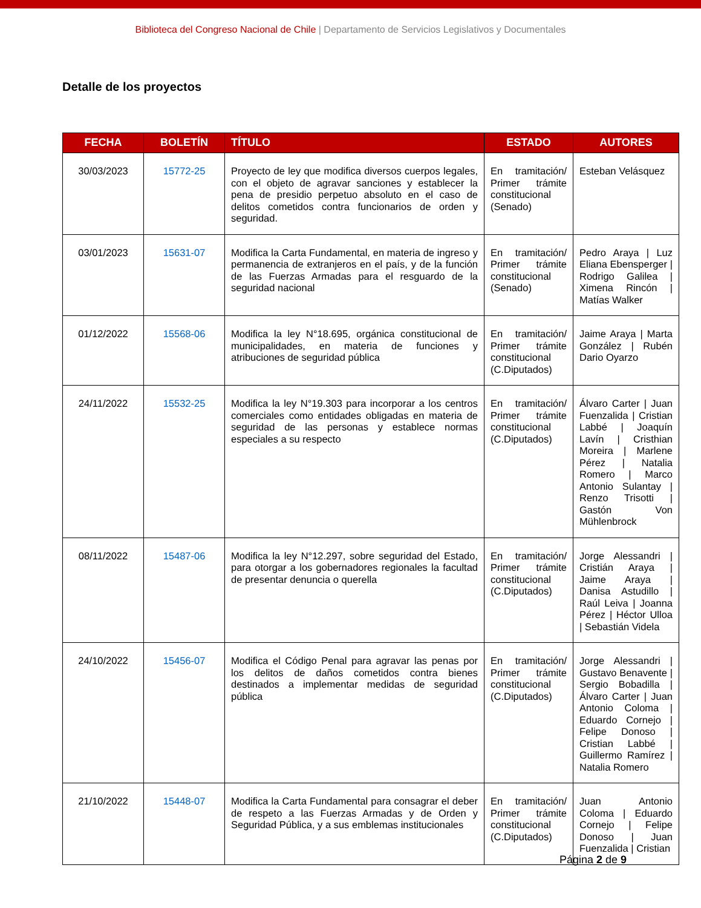Biblioteca del Congreso Nacional de Chile | Departamento de Servicios Legislativos y Documentales
Detalle de los proyectos
| FECHA | BOLETÍN | TÍTULO | ESTADO | AUTORES |
| --- | --- | --- | --- | --- |
| 30/03/2023 | 15772-25 | Proyecto de ley que modifica diversos cuerpos legales, con el objeto de agravar sanciones y establecer la pena de presidio perpetuo absoluto en el caso de delitos cometidos contra funcionarios de orden y seguridad. | En tramitación/ Primer trámite constitucional (Senado) | Esteban Velásquez |
| 03/01/2023 | 15631-07 | Modifica la Carta Fundamental, en materia de ingreso y permanencia de extranjeros en el país, y de la función de las Fuerzas Armadas para el resguardo de la seguridad nacional | En tramitación/ Primer trámite constitucional (Senado) | Pedro Araya / Luz Eliana Ebensperger / Rodrigo Galilea / Ximena Rincón / Matías Walker |
| 01/12/2022 | 15568-06 | Modifica la ley N°18.695, orgánica constitucional de municipalidades, en materia de funciones y atribuciones de seguridad pública | En tramitación/ Primer trámite constitucional (C.Diputados) | Jaime Araya / Marta González / Rubén Dario Oyarzo |
| 24/11/2022 | 15532-25 | Modifica la ley N°19.303 para incorporar a los centros comerciales como entidades obligadas en materia de seguridad de las personas y establece normas especiales a su respecto | En tramitación/ Primer trámite constitucional (C.Diputados) | Álvaro Carter / Juan Fuenzalida / Cristian Labbé / Joaquín Lavín / Cristhian Moreira / Marlene Pérez / Natalia Romero / Marco Antonio Sulantay / Renzo Trisotti / Gastón Von Mühlenbrock |
| 08/11/2022 | 15487-06 | Modifica la ley N°12.297, sobre seguridad del Estado, para otorgar a los gobernadores regionales la facultad de presentar denuncia o querella | En tramitación/ Primer trámite constitucional (C.Diputados) | Jorge Alessandri / Cristián Araya / Jaime Araya / Danisa Astudillo / Raúl Leiva / Joanna Pérez / Héctor Ulloa / Sebastián Videla |
| 24/10/2022 | 15456-07 | Modifica el Código Penal para agravar las penas por los delitos de daños cometidos contra bienes destinados a implementar medidas de seguridad pública | En tramitación/ Primer trámite constitucional (C.Diputados) | Jorge Alessandri / Gustavo Benavente / Sergio Bobadilla / Álvaro Carter / Juan Antonio Coloma / Eduardo Cornejo / Felipe Donoso / Cristian Labbé / Guillermo Ramírez / Natalia Romero |
| 21/10/2022 | 15448-07 | Modifica la Carta Fundamental para consagrar el deber de respeto a las Fuerzas Armadas y de Orden y Seguridad Pública, y a sus emblemas institucionales | En tramitación/ Primer trámite constitucional (C.Diputados) | Juan Antonio Coloma / Eduardo Cornejo / Felipe Donoso / Juan Fuenzalida / Cristian |
Página 2 de 9